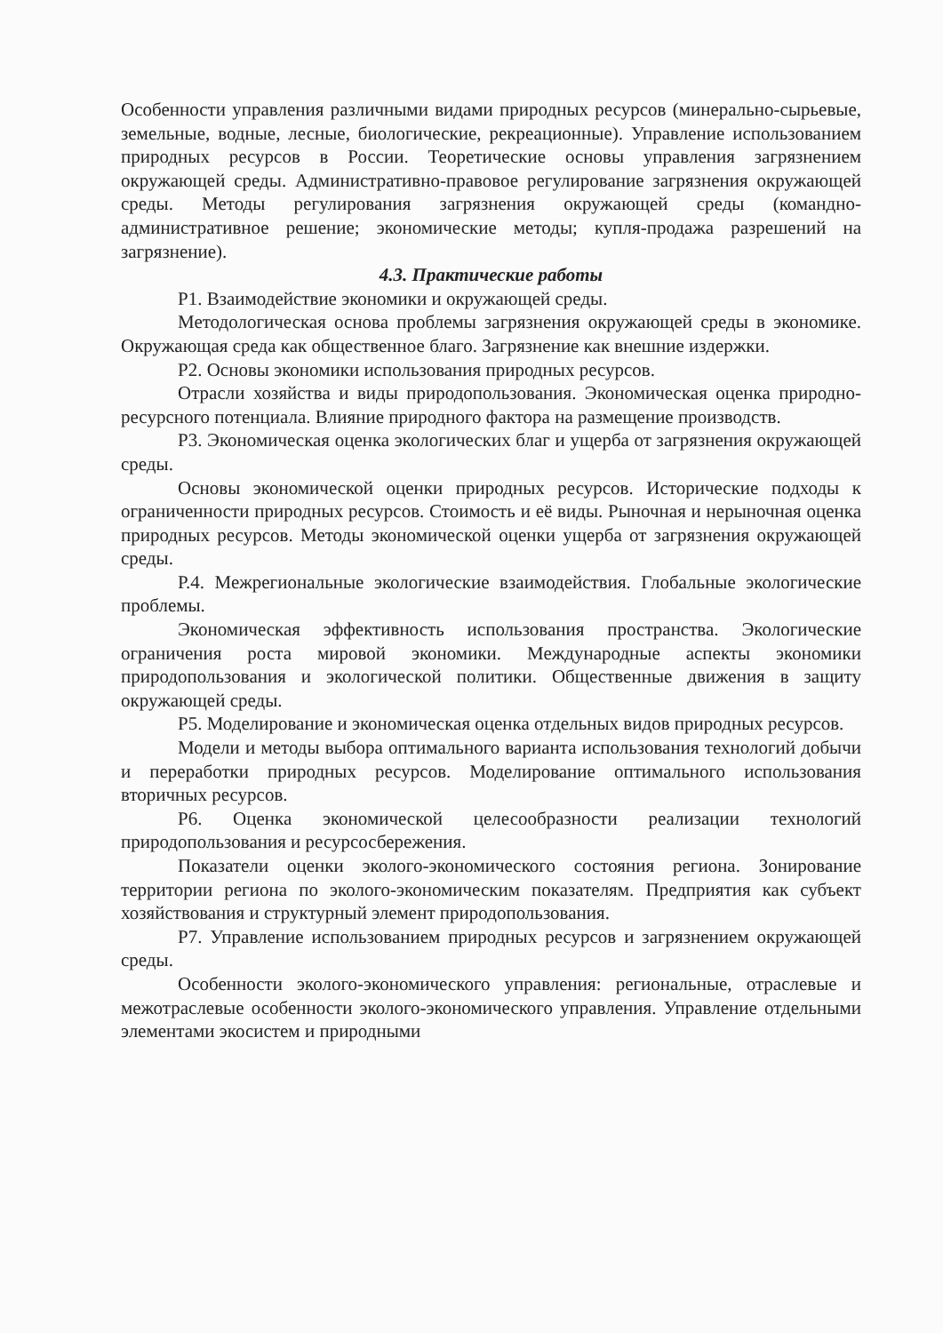Особенности управления различными видами природных ресурсов (минерально-сырьевые, земельные, водные, лесные, биологические, рекреационные). Управление использованием природных ресурсов в России. Теоретические основы управления загрязнением окружающей среды. Административно-правовое регулирование загрязнения окружающей среды. Методы регулирования загрязнения окружающей среды (командно-административное решение; экономические методы; купля-продажа разрешений на загрязнение).
4.3. Практические работы
Р1. Взаимодействие экономики и окружающей среды.
Методологическая основа проблемы загрязнения окружающей среды в экономике. Окружающая среда как общественное благо. Загрязнение как внешние издержки.
Р2. Основы экономики использования природных ресурсов.
Отрасли хозяйства и виды природопользования. Экономическая оценка природно-ресурсного потенциала. Влияние природного фактора на размещение производств.
Р3. Экономическая оценка экологических благ и ущерба от загрязнения окружающей среды.
Основы экономической оценки природных ресурсов. Исторические подходы к ограниченности природных ресурсов. Стоимость и её виды. Рыночная и нерыночная оценка природных ресурсов. Методы экономической оценки ущерба от загрязнения окружающей среды.
Р.4. Межрегиональные экологические взаимодействия. Глобальные экологические проблемы.
Экономическая эффективность использования пространства. Экологические ограничения роста мировой экономики. Международные аспекты экономики природопользования и экологической политики. Общественные движения в защиту окружающей среды.
Р5. Моделирование и экономическая оценка отдельных видов природных ресурсов.
Модели и методы выбора оптимального варианта использования технологий добычи и переработки природных ресурсов. Моделирование оптимального использования вторичных ресурсов.
Р6. Оценка экономической целесообразности реализации технологий природопользования и ресурсосбережения.
Показатели оценки эколого-экономического состояния региона. Зонирование территории региона по эколого-экономическим показателям. Предприятия как субъект хозяйствования и структурный элемент природопользования.
Р7. Управление использованием природных ресурсов и загрязнением окружающей среды.
Особенности эколого-экономического управления: региональные, отраслевые и межотраслевые особенности эколого-экономического управления. Управление отдельными элементами экосистем и природными